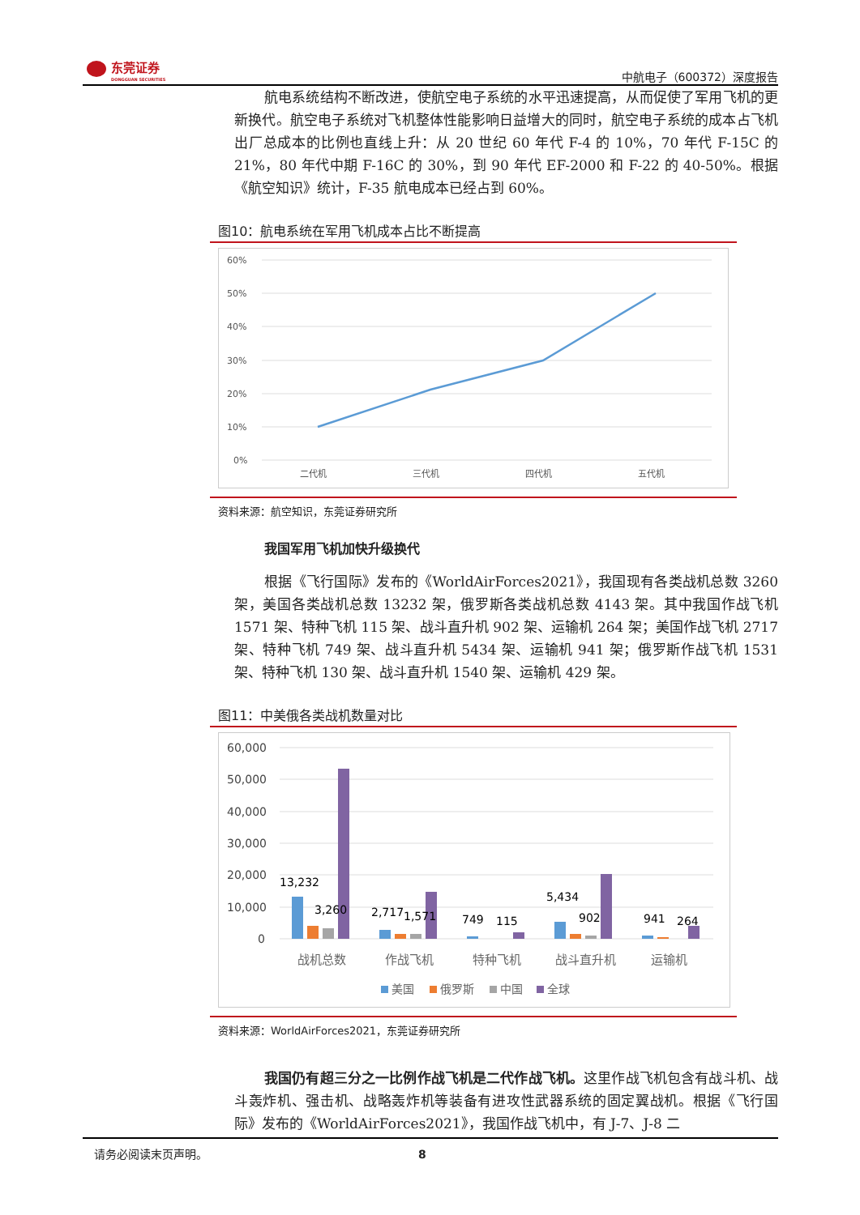东莞证券
DONGGUAN SECURITIES
中航电子（600372）深度报告
航电系统结构不断改进，使航空电子系统的水平迅速提高，从而促使了军用飞机的更新换代。航空电子系统对飞机整体性能影响日益增大的同时，航空电子系统的成本占飞机出厂总成本的比例也直线上升：从 20 世纪 60 年代 F-4 的 10%，70 年代 F-15C 的 21%，80 年代中期 F-16C 的 30%，到 90 年代 EF-2000 和 F-22 的 40-50%。根据《航空知识》统计，F-35 航电成本已经占到 60%。
图10：航电系统在军用飞机成本占比不断提高
60%
50%
40%
30%
20%
10%
0%
二代机
三代机
四代机
五代机
资料来源：航空知识，东莞证券研究所
我国军用飞机加快升级换代
根据《飞行国际》发布的《WorldAirForces2021》，我国现有各类战机总数 3260 架，美国各类战机总数 13232 架，俄罗斯各类战机总数 4143 架。其中我国作战飞机 1571 架、特种飞机 115 架、战斗直升机 902 架、运输机 264 架；美国作战飞机 2717 架、特种飞机 749 架、战斗直升机 5434 架、运输机 941 架；俄罗斯作战飞机 1531 架、特种飞机 130 架、战斗直升机 1540 架、运输机 429 架。
图11：中美俄各类战机数量对比
60,000
50,000
40,000
30,000
20,000
10,000
0
13,232
3,260
2,717
1,571
749
115
5,434
902
941
264
战机总数
作战飞机
特种飞机
战斗直升机
运输机
美国
俄罗斯
中国
全球
资料来源：WorldAirForces2021，东莞证券研究所
我国仍有超三分之一比例作战飞机是二代作战飞机。这里作战飞机包含有战斗机、战斗轰炸机、强击机、战略轰炸机等装备有进攻性武器系统的固定翼战机。根据《飞行国际》发布的《WorldAirForces2021》，我国作战飞机中，有 J-7、J-8 二
请务必阅读末页声明。 8